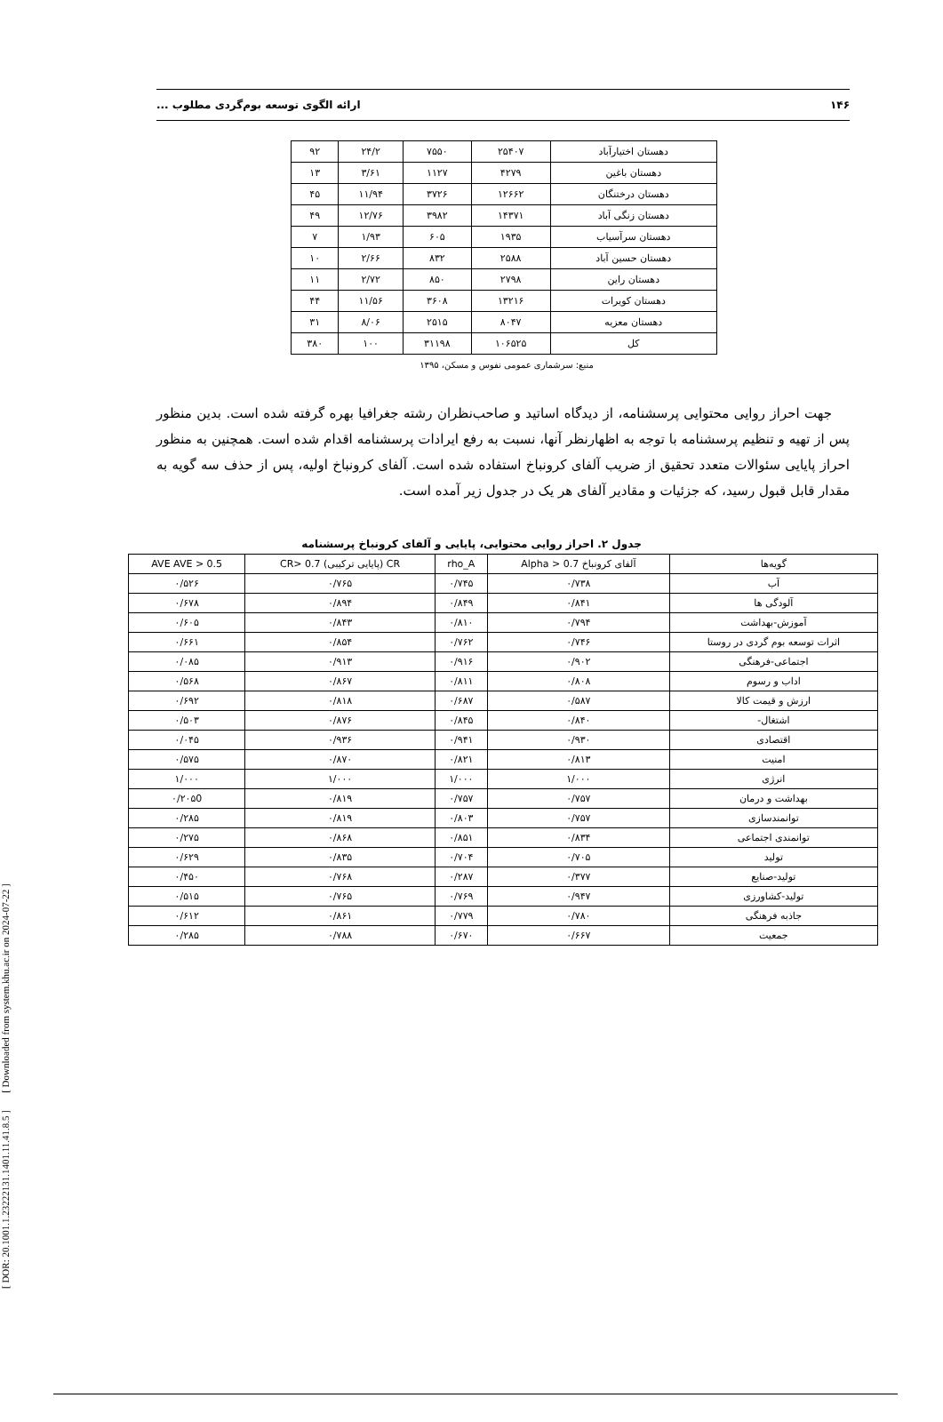[ DOR: 20.1001.1.23222131.1401.11.41.8.5 ] [ Downloaded from system.khu.ac.ir on 2024-07-22 ]
۱۴۶ ارائه الگوی توسعه بوم‌گردی مطلوب ...
| دهستان اختیارآباد | ۲۵۴۰۷ | ۷۵۵۰ | ۲۴/۲ | ۹۲ |
| دهستان باغین | ۴۲۷۹ | ۱۱۲۷ | ۳/۶۱ | ۱۳ |
| دهستان درختنگان | ۱۲۶۶۲ | ۳۷۲۶ | ۱۱/۹۴ | ۴۵ |
| دهستان زنگی آباد | ۱۴۳۷۱ | ۳۹۸۲ | ۱۲/۷۶ | ۴۹ |
| دهستان سرآسیاب | ۱۹۳۵ | ۶۰۵ | ۱/۹۳ | ۷ |
| دهستان حسین آباد | ۲۵۸۸ | ۸۳۲ | ۲/۶۶ | ۱۰ |
| دهستان راین | ۲۷۹۸ | ۸۵۰ | ۲/۷۲ | ۱۱ |
| دهستان کویرات | ۱۳۲۱۶ | ۳۶۰۸ | ۱۱/۵۶ | ۴۴ |
| دهستان معزیه | ۸۰۴۷ | ۲۵۱۵ | ۸/۰۶ | ۳۱ |
| کل | ۱۰۶۵۲۵ | ۳۱۱۹۸ | ۱۰۰ | ۳۸۰ |
منبع: سرشماری عمومی نفوس و مسکن، ۱۳۹۵
جهت احراز روایی محتوایی پرسشنامه، از دیدگاه اساتید و صاحب‌نظران رشته جغرافیا بهره گرفته شده است. بدین منظور پس از تهیه و تنظیم پرسشنامه با توجه به اظهارنظر آنها، نسبت به رفع ایرادات پرسشنامه اقدام شده است. همچنین به منظور احراز پایایی سئوالات متعدد تحقیق از ضریب آلفای کرونباخ استفاده شده است. آلفای کرونباخ اولیه، پس از حذف سه گویه به مقدار قابل قبول رسید، که جزئیات و مقادیر آلفای هر یک در جدول زیر آمده است.
جدول ۲. احراز روایی محتوایی، پایایی و آلفای کرونباخ پرسشنامه
| گویه‌ها | آلفای کرونباخ Alpha > 0.7 | rho_A | CR (پایایی ترکیبی) CR> 0.7 | AVE AVE > 0.5 |
| --- | --- | --- | --- | --- |
| آب | ۰/۷۳۸ | ۰/۷۴۵ | ۰/۷۶۵ | ۰/۵۲۶ |
| آلودگی ها | ۰/۸۴۱ | ۰/۸۴۹ | ۰/۸۹۴ | ۰/۶۷۸ |
| آموزش-بهداشت | ۰/۷۹۴ | ۰/۸۱۰ | ۰/۸۴۳ | ۰/۶۰۵ |
| اثرات توسعه بوم گردی در روستا | ۰/۷۴۶ | ۰/۷۶۲ | ۰/۸۵۴ | ۰/۶۶۱ |
| اجتماعی-فرهنگی | ۰/۹۰۲ | ۰/۹۱۶ | ۰/۹۱۳ | ۰/۰۸۵ |
| اداب و رسوم | ۰/۸۰۸ | ۰/۸۱۱ | ۰/۸۶۷ | ۰/۵۶۸ |
| ارزش و قیمت کالا | ۰/۵۸۷ | ۰/۶۸۷ | ۰/۸۱۸ | ۰/۶۹۲ |
| اشتغال- | ۰/۸۴۰ | ۰/۸۴۵ | ۰/۸۷۶ | ۰/۵۰۳ |
| اقتصادی | ۰/۹۳۰ | ۰/۹۴۱ | ۰/۹۳۶ | ۰/۰۴۵ |
| امنیت | ۰/۸۱۳ | ۰/۸۲۱ | ۰/۸۷۰ | ۰/۵۷۵ |
| انرژی | ۱/۰۰۰ | ۱/۰۰۰ | ۱/۰۰۰ | ۱/۰۰۰ |
| بهداشت و درمان | ۰/۷۵۷ | ۰/۷۵۷ | ۰/۸۱۹ | ۰/۲۰۵0 |
| توانمندسازی | ۰/۷۵۷ | ۰/۸۰۳ | ۰/۸۱۹ | ۰/۲۸۵ |
| توانمندی اجتماعی | ۰/۸۳۴ | ۰/۸۵۱ | ۰/۸۶۸ | ۰/۲۷۵ |
| تولید | ۰/۷۰۵ | ۰/۷۰۴ | ۰/۸۳۵ | ۰/۶۲۹ |
| تولید-صنایع | ۰/۳۷۷ | ۰/۲۸۷ | ۰/۷۶۸ | ۰/۴۵۰ |
| تولید-کشاورزی | ۰/۹۴۷ | ۰/۷۶۹ | ۰/۷۶۵ | ۰/۵۱۵ |
| جاذبه فرهنگی | ۰/۷۸۰ | ۰/۷۷۹ | ۰/۸۶۱ | ۰/۶۱۲ |
| جمعیت | ۰/۶۶۷ | ۰/۶۷۰ | ۰/۷۸۸ | ۰/۲۸۵ |